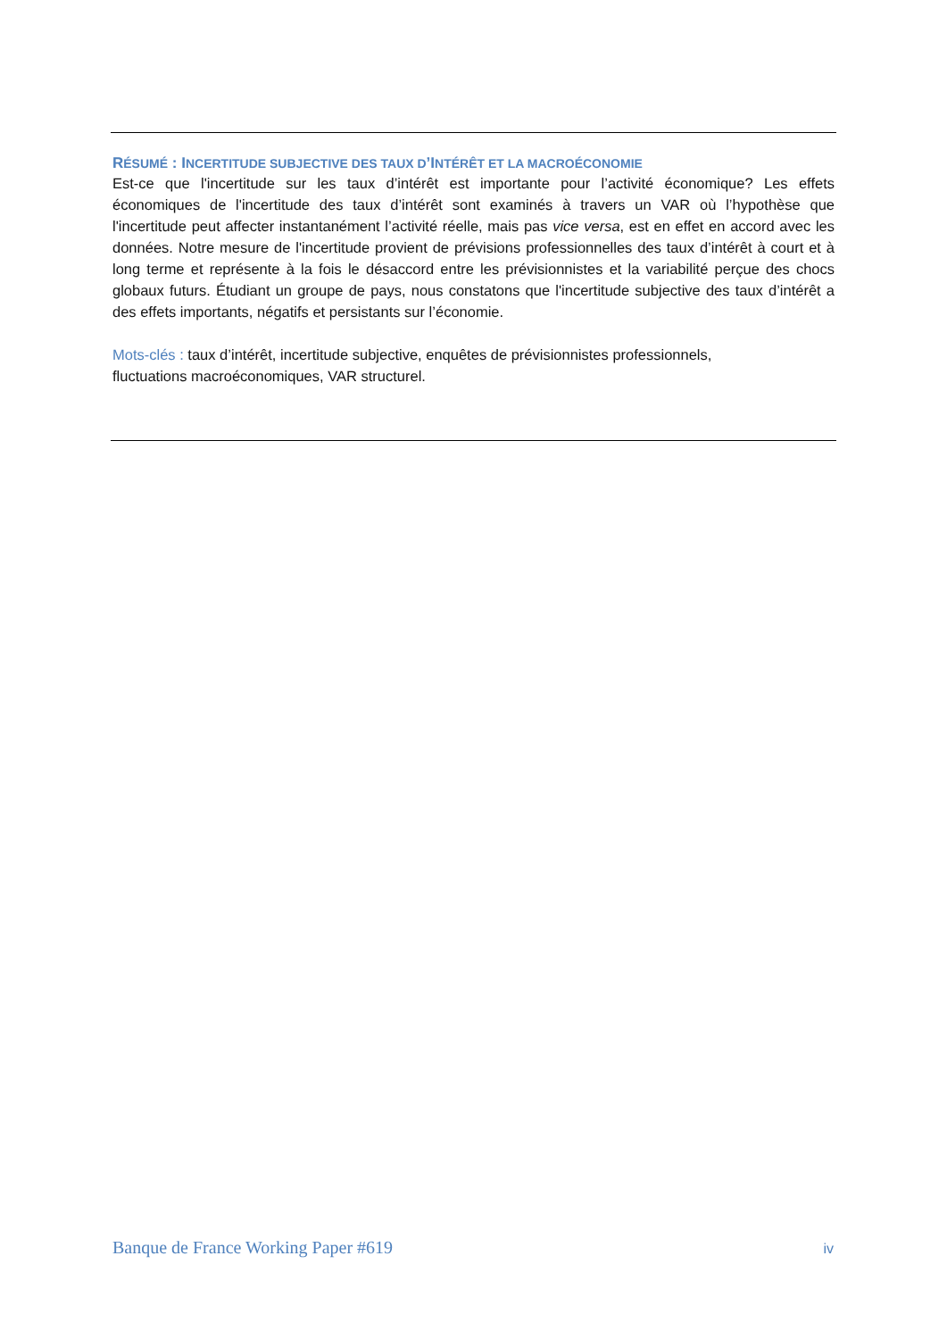RÉSUMÉ : INCERTITUDE SUBJECTIVE DES TAUX D’INTÉRÊT ET LA MACROÉCONOMIE
Est-ce que l'incertitude sur les taux d’intérêt est importante pour l’activité économique? Les effets économiques de l'incertitude des taux d’intérêt sont examinés à travers un VAR où l’hypothèse que l'incertitude peut affecter instantanément l’activité réelle, mais pas vice versa, est en effet en accord avec les données. Notre mesure de l'incertitude provient de prévisions professionnelles des taux d’intérêt à court et à long terme et représente à la fois le désaccord entre les prévisionnistes et la variabilité perçue des chocs globaux futurs. Étudiant un groupe de pays, nous constatons que l'incertitude subjective des taux d’intérêt a des effets importants, négatifs et persistants sur l’économie.
Mots-clés : taux d’intérêt, incertitude subjective, enquêtes de prévisionnistes professionnels,
fluctuations macroéconomiques, VAR structurel.
Banque de France Working Paper #619
iv